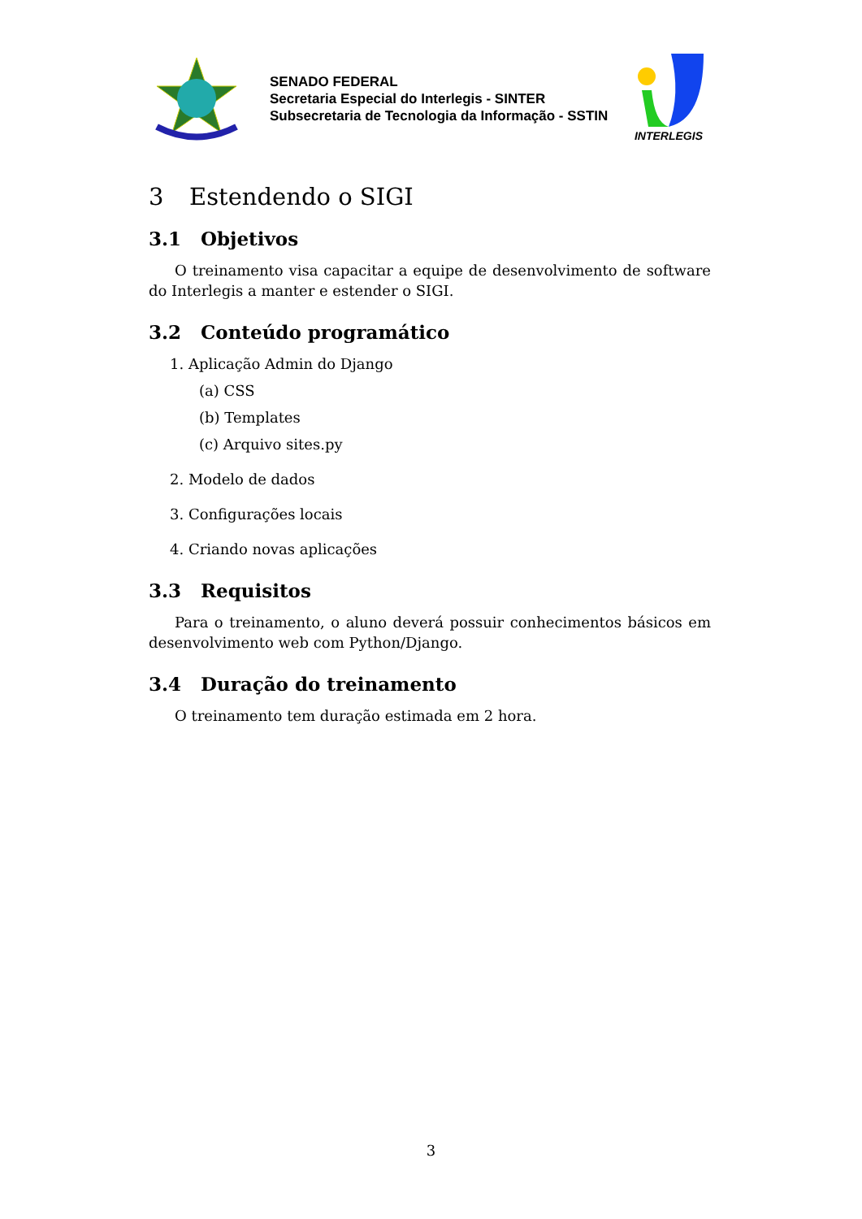SENADO FEDERAL
Secretaria Especial do Interlegis - SINTER
Subsecretaria de Tecnologia da Informação - SSTIN
INTERLEGIS
3 Estendendo o SIGI
3.1 Objetivos
O treinamento visa capacitar a equipe de desenvolvimento de software do Interlegis a manter e estender o SIGI.
3.2 Conteúdo programático
1. Aplicação Admin do Django
(a) CSS
(b) Templates
(c) Arquivo sites.py
2. Modelo de dados
3. Configurações locais
4. Criando novas aplicações
3.3 Requisitos
Para o treinamento, o aluno deverá possuir conhecimentos básicos em desenvolvimento web com Python/Django.
3.4 Duração do treinamento
O treinamento tem duração estimada em 2 hora.
3